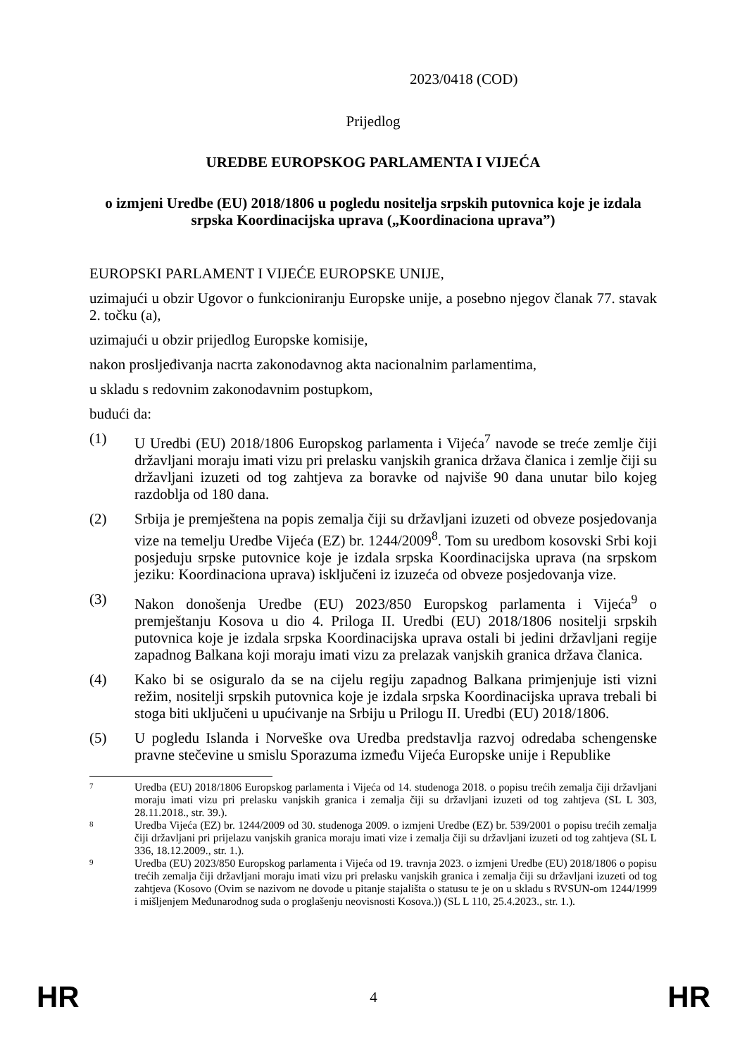2023/0418 (COD)
Prijedlog
UREDBE EUROPSKOG PARLAMENTA I VIJEĆA
o izmjeni Uredbe (EU) 2018/1806 u pogledu nositelja srpskih putovnica koje je izdala srpska Koordinacijska uprava („Koordinaciona uprava”)
EUROPSKI PARLAMENT I VIJEĆE EUROPSKE UNIJE,
uzimajući u obzir Ugovor o funkcioniranju Europske unije, a posebno njegov članak 77. stavak 2. točku (a),
uzimajući u obzir prijedlog Europske komisije,
nakon prosljeđivanja nacrta zakonodavnog akta nacionalnim parlamentima,
u skladu s redovnim zakonodavnim postupkom,
budući da:
(1) U Uredbi (EU) 2018/1806 Europskog parlamenta i Vijeća<sup>7</sup> navode se treće zemlje čiji državljani moraju imati vizu pri prelasku vanjskih granica država članica i zemlje čiji su državljani izuzeti od tog zahtjeva za boravke od najviše 90 dana unutar bilo kojeg razdoblja od 180 dana.
(2) Srbija je premještena na popis zemalja čiji su državljani izuzeti od obveze posjedovanja vize na temelju Uredbe Vijeća (EZ) br. 1244/2009<sup>8</sup>. Tom su uredbom kosovski Srbi koji posjeduju srpske putovnice koje je izdala srpska Koordinacijska uprava (na srpskom jeziku: Koordinaciona uprava) isključeni iz izuzeća od obveze posjedovanja vize.
(3) Nakon donošenja Uredbe (EU) 2023/850 Europskog parlamenta i Vijeća<sup>9</sup> o premještanju Kosova u dio 4. Priloga II. Uredbi (EU) 2018/1806 nositelji srpskih putovnica koje je izdala srpska Koordinacijska uprava ostali bi jedini državljani regije zapadnog Balkana koji moraju imati vizu za prelazak vanjskih granica država članica.
(4) Kako bi se osiguralo da se na cijelu regiju zapadnog Balkana primjenjuje isti vizni režim, nositelji srpskih putovnica koje je izdala srpska Koordinacijska uprava trebali bi stoga biti uključeni u upućivanje na Srbiju u Prilogu II. Uredbi (EU) 2018/1806.
(5) U pogledu Islanda i Norveške ova Uredba predstavlja razvoj odredaba schengenske pravne stečevine u smislu Sporazuma između Vijeća Europske unije i Republike
7 Uredba (EU) 2018/1806 Europskog parlamenta i Vijeća od 14. studenoga 2018. o popisu trećih zemalja čiji državljani moraju imati vizu pri prelasku vanjskih granica i zemalja čiji su državljani izuzeti od tog zahtjeva (SL L 303, 28.11.2018., str. 39.).
8 Uredba Vijeća (EZ) br. 1244/2009 od 30. studenoga 2009. o izmjeni Uredbe (EZ) br. 539/2001 o popisu trećih zemalja čiji državljani pri prijelazu vanjskih granica moraju imati vize i zemalja čiji su državljani izuzeti od tog zahtjeva (SL L 336, 18.12.2009., str. 1.).
9 Uredba (EU) 2023/850 Europskog parlamenta i Vijeća od 19. travnja 2023. o izmjeni Uredbe (EU) 2018/1806 o popisu trećih zemalja čiji državljani moraju imati vizu pri prelasku vanjskih granica i zemalja čiji su državljani izuzeti od tog zahtjeva (Kosovo (Ovim se nazivom ne dovode u pitanje stajališta o statusu te je on u skladu s RVSUN-om 1244/1999 i mišljenjem Međunarodnog suda o proglašenju neovisnosti Kosova.)) (SL L 110, 25.4.2023., str. 1.).
HR 4 HR